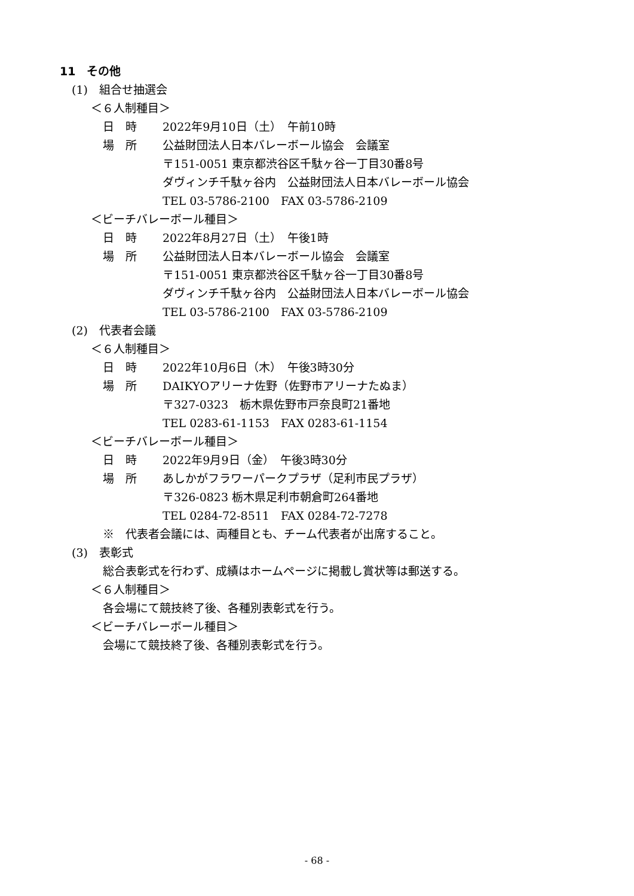11　その他
(1)　組合せ抽選会
＜６人制種目＞
日　時 2022年9月10日（土）　午前10時
場　所 公益財団法人日本バレーボール協会　会議室
〒151-0051 東京都渋谷区千駄ヶ谷一丁目30番8号
ダヴィンチ千駄ヶ谷内　公益財団法人日本バレーボール協会
TEL 03-5786-2100　FAX 03-5786-2109
＜ビーチバレーボール種目＞
日　時 2022年8月27日（土）　午後1時
場　所 公益財団法人日本バレーボール協会　会議室
〒151-0051 東京都渋谷区千駄ヶ谷一丁目30番8号
ダヴィンチ千駄ヶ谷内　公益財団法人日本バレーボール協会
TEL 03-5786-2100　FAX 03-5786-2109
(2)　代表者会議
＜６人制種目＞
日　時 2022年10月6日（木）　午後3時30分
場　所 DAIKYOアリーナ佐野（佐野市アリーナたぬま）
〒327-0323　栃木県佐野市戸奈良町21番地
TEL 0283-61-1153　FAX 0283-61-1154
＜ビーチバレーボール種目＞
日　時 2022年9月9日（金）　午後3時30分
場　所 あしかがフラワーパークプラザ（足利市民プラザ）
〒326-0823 栃木県足利市朝倉町264番地
TEL 0284-72-8511　FAX 0284-72-7278
※　代表者会議には、両種目とも、チーム代表者が出席すること。
(3)　表彰式
総合表彰式を行わず、成績はホームページに掲載し賞状等は郵送する。
＜６人制種目＞
各会場にて競技終了後、各種別表彰式を行う。
＜ビーチバレーボール種目＞
会場にて競技終了後、各種別表彰式を行う。
- 68 -